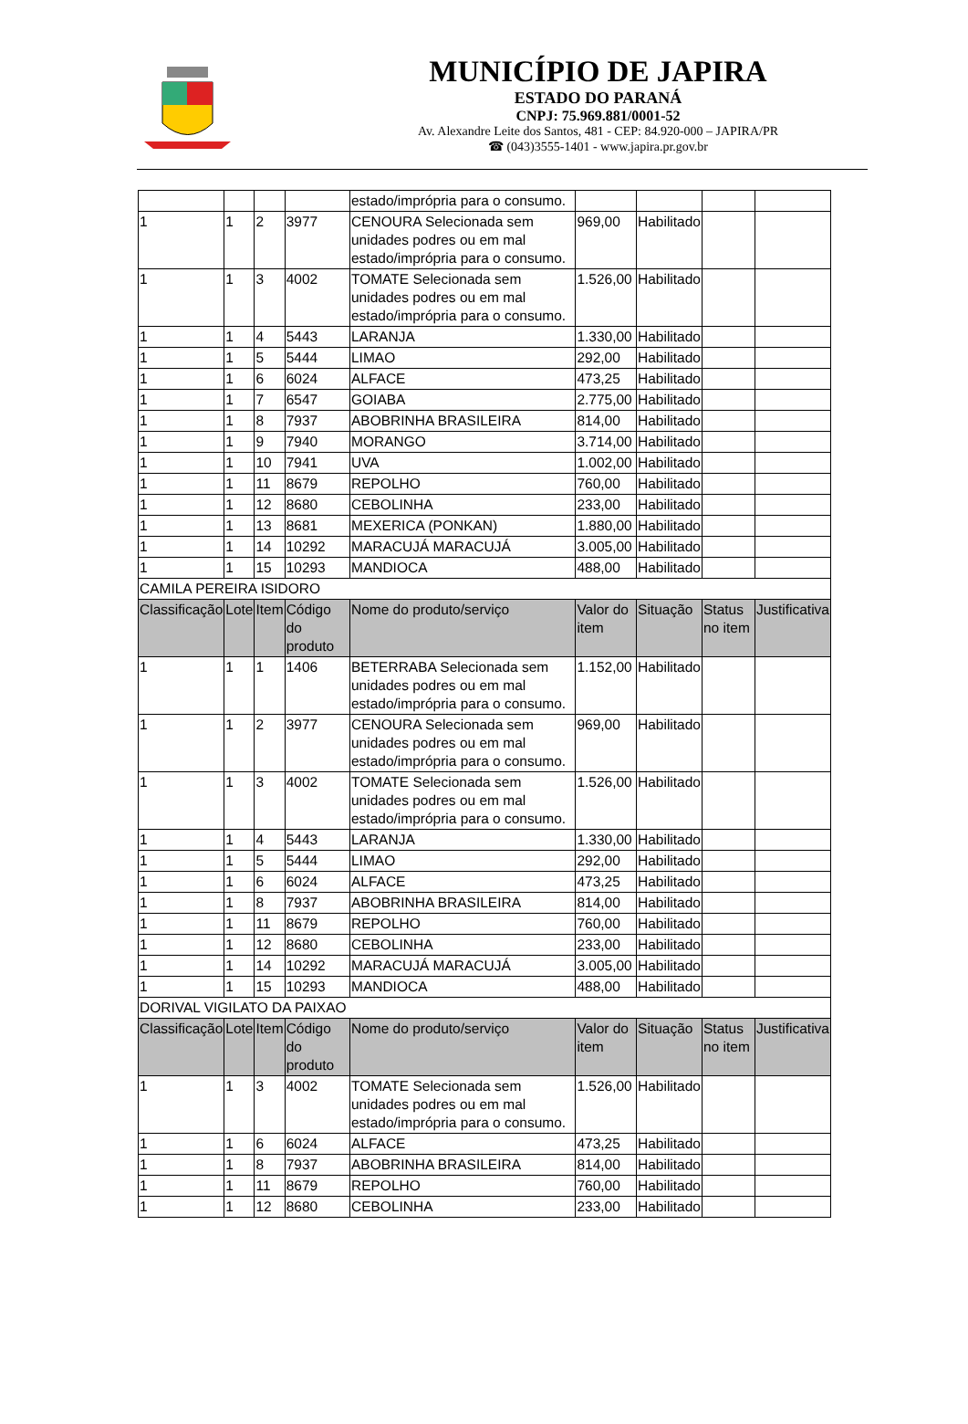MUNICÍPIO DE JAPIRA
ESTADO DO PARANÁ
CNPJ: 75.969.881/0001-52
Av. Alexandre Leite dos Santos, 481 - CEP: 84.920-000 – JAPIRA/PR
☎ (043)3555-1401 - www.japira.pr.gov.br
| | | | | estado/imprópria para o consumo. | | | | |
| 1 | 1 | 2 | 3977 | CENOURA Selecionada sem unidades podres ou em mal estado/imprópria para o consumo. | 969,00 | Habilitado | | |
| 1 | 1 | 3 | 4002 | TOMATE Selecionada sem unidades podres ou em mal estado/imprópria para o consumo. | 1.526,00 | Habilitado | | |
| 1 | 1 | 4 | 5443 | LARANJA | 1.330,00 | Habilitado | | |
| 1 | 1 | 5 | 5444 | LIMAO | 292,00 | Habilitado | | |
| 1 | 1 | 6 | 6024 | ALFACE | 473,25 | Habilitado | | |
| 1 | 1 | 7 | 6547 | GOIABA | 2.775,00 | Habilitado | | |
| 1 | 1 | 8 | 7937 | ABOBRINHA BRASILEIRA | 814,00 | Habilitado | | |
| 1 | 1 | 9 | 7940 | MORANGO | 3.714,00 | Habilitado | | |
| 1 | 1 | 10 | 7941 | UVA | 1.002,00 | Habilitado | | |
| 1 | 1 | 11 | 8679 | REPOLHO | 760,00 | Habilitado | | |
| 1 | 1 | 12 | 8680 | CEBOLINHA | 233,00 | Habilitado | | |
| 1 | 1 | 13 | 8681 | MEXERICA (PONKAN) | 1.880,00 | Habilitado | | |
| 1 | 1 | 14 | 10292 | MARACUJÁ MARACUJÁ | 3.005,00 | Habilitado | | |
| 1 | 1 | 15 | 10293 | MANDIOCA | 488,00 | Habilitado | | |
| CAMILA PEREIRA ISIDORO | | | | | | | | |
| Classificação | Lote | Item | Código do produto | Nome do produto/serviço | Valor do item | Situação | Status no item | Justificativa |
| 1 | 1 | 1 | 1406 | BETERRABA Selecionada sem unidades podres ou em mal estado/imprópria para o consumo. | 1.152,00 | Habilitado | | |
| 1 | 1 | 2 | 3977 | CENOURA Selecionada sem unidades podres ou em mal estado/imprópria para o consumo. | 969,00 | Habilitado | | |
| 1 | 1 | 3 | 4002 | TOMATE Selecionada sem unidades podres ou em mal estado/imprópria para o consumo. | 1.526,00 | Habilitado | | |
| 1 | 1 | 4 | 5443 | LARANJA | 1.330,00 | Habilitado | | |
| 1 | 1 | 5 | 5444 | LIMAO | 292,00 | Habilitado | | |
| 1 | 1 | 6 | 6024 | ALFACE | 473,25 | Habilitado | | |
| 1 | 1 | 8 | 7937 | ABOBRINHA BRASILEIRA | 814,00 | Habilitado | | |
| 1 | 1 | 11 | 8679 | REPOLHO | 760,00 | Habilitado | | |
| 1 | 1 | 12 | 8680 | CEBOLINHA | 233,00 | Habilitado | | |
| 1 | 1 | 14 | 10292 | MARACUJÁ MARACUJÁ | 3.005,00 | Habilitado | | |
| 1 | 1 | 15 | 10293 | MANDIOCA | 488,00 | Habilitado | | |
| DORIVAL VIGILATO DA PAIXAO | | | | | | | | |
| Classificação | Lote | Item | Código do produto | Nome do produto/serviço | Valor do item | Situação | Status no item | Justificativa |
| 1 | 1 | 3 | 4002 | TOMATE Selecionada sem unidades podres ou em mal estado/imprópria para o consumo. | 1.526,00 | Habilitado | | |
| 1 | 1 | 6 | 6024 | ALFACE | 473,25 | Habilitado | | |
| 1 | 1 | 8 | 7937 | ABOBRINHA BRASILEIRA | 814,00 | Habilitado | | |
| 1 | 1 | 11 | 8679 | REPOLHO | 760,00 | Habilitado | | |
| 1 | 1 | 12 | 8680 | CEBOLINHA | 233,00 | Habilitado | | |